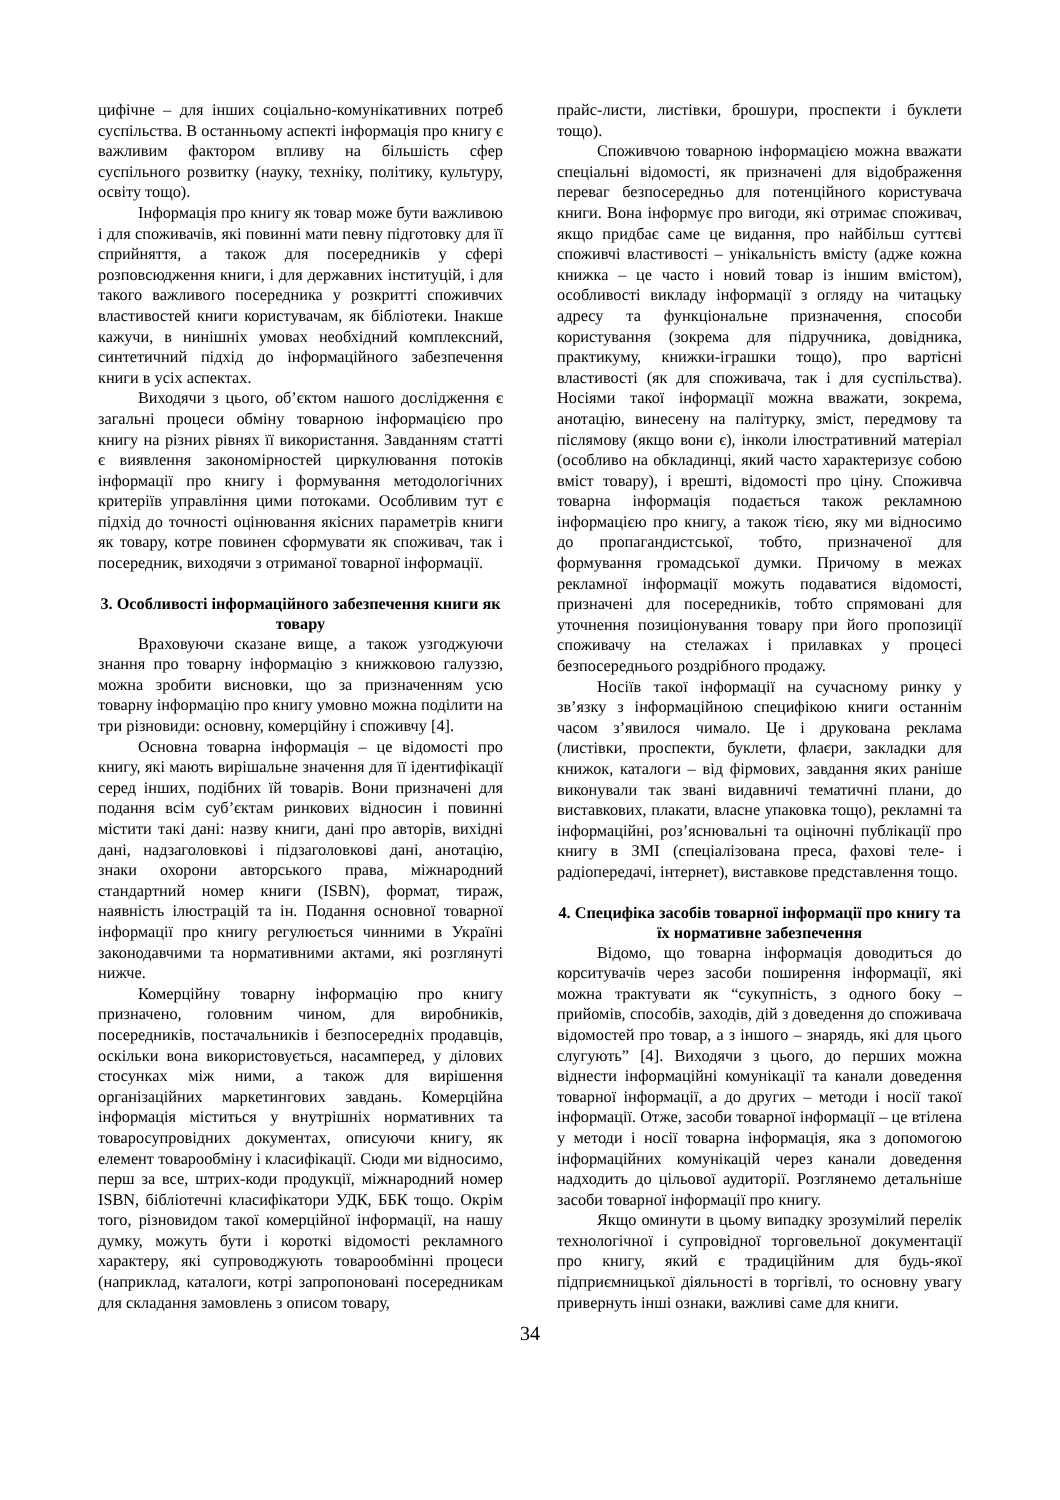цифічне – для інших соціально-комунікативних потреб суспільства. В останньому аспекті інформація про книгу є важливим фактором впливу на більшість сфер суспільного розвитку (науку, техніку, політику, культуру, освіту тощо).
Інформація про книгу як товар може бути важливою і для споживачів, які повинні мати певну підготовку для її сприйняття, а також для посередників у сфері розповсюдження книги, і для державних інституцій, і для такого важливого посередника у розкритті споживчих властивостей книги користувачам, як бібліотеки. Інакше кажучи, в нинішніх умовах необхідний комплексний, синтетичний підхід до інформаційного забезпечення книги в усіх аспектах.
Виходячи з цього, об’єктом нашого дослідження є загальні процеси обміну товарною інформацією про книгу на різних рівнях її використання. Завданням статті є виявлення закономірностей циркулювання потоків інформації про книгу і формування методологічних критеріїв управління цими потоками. Особливим тут є підхід до точності оцінювання якісних параметрів книги як товару, котре повинен сформувати як споживач, так і посередник, виходячи з отриманої товарної інформації.
3. Особливості інформаційного забезпечення книги як товару
Враховуючи сказане вище, а також узгоджуючи знання про товарну інформацію з книжковою галуззю, можна зробити висновки, що за призначенням усю товарну інформацію про книгу умовно можна поділити на три різновиди: основну, комерційну і споживчу [4].
Основна товарна інформація – це відомості про книгу, які мають вирішальне значення для її ідентифікації серед інших, подібних їй товарів. Вони призначені для подання всім суб’єктам ринкових відносин і повинні містити такі дані: назву книги, дані про авторів, вихідні дані, надзаголовкові і підзаголовкові дані, анотацію, знаки охорони авторського права, міжнародний стандартний номер книги (ISBN), формат, тираж, наявність ілюстрацій та ін. Подання основної товарної інформації про книгу регулюється чинними в Україні законодавчими та нормативними актами, які розглянуті нижче.
Комерційну товарну інформацію про книгу призначено, головним чином, для виробників, посередників, постачальників і безпосередніх продавців, оскільки вона використовується, насамперед, у ділових стосунках між ними, а також для вирішення організаційних маркетингових завдань. Комерційна інформація міститься у внутрішніх нормативних та товаросупровідних документах, описуючи книгу, як елемент товарообміну і класифікації. Сюди ми відносимо, перш за все, штрих-коди продукції, міжнародний номер ISBN, бібліотечні класифікатори УДК, ББК тощо. Окрім того, різновидом такої комерційної інформації, на нашу думку, можуть бути і короткі відомості рекламного характеру, які супроводжують товарообмінні процеси (наприклад, каталоги, котрі запропоновані посередникам для складання замовлень з описом товару,
прайс-листи, листівки, брошури, проспекти і буклети тощо).
Споживчою товарною інформацією можна вважати спеціальні відомості, як призначені для відображення переваг безпосередньо для потенційного користувача книги. Вона інформує про вигоди, які отримає споживач, якщо придбає саме це видання, про найбільш суттєві споживчі властивості – унікальність вмісту (адже кожна книжка – це часто і новий товар із іншим вмістом), особливості викладу інформації з огляду на читацьку адресу та функціональне призначення, способи користування (зокрема для підручника, довідника, практикуму, книжки-іграшки тощо), про вартісні властивості (як для споживача, так і для суспільства). Носіями такої інформації можна вважати, зокрема, анотацію, винесену на палітурку, зміст, передмову та післямову (якщо вони є), інколи ілюстративний матеріал (особливо на обкладинці, який часто характеризує собою вміст товару), і врешті, відомості про ціну. Споживча товарна інформація подається також рекламною інформацією про книгу, а також тією, яку ми відносимо до пропагандистської, тобто, призначеної для формування громадської думки. Причому в межах рекламної інформації можуть подаватися відомості, призначені для посередників, тобто спрямовані для уточнення позиціонування товару при його пропозиції споживачу на стелажах і прилавках у процесі безпосереднього роздрібного продажу.
Носіїв такої інформації на сучасному ринку у зв’язку з інформаційною специфікою книги останнім часом з’явилося чимало. Це і друкована реклама (листівки, проспекти, буклети, флаєри, закладки для книжок, каталоги – від фірмових, завдання яких раніше виконували так звані видавничі тематичні плани, до виставкових, плакати, власне упаковка тощо), рекламні та інформаційні, роз’яснювальні та оціночні публікації про книгу в ЗМІ (спеціалізована преса, фахові теле- і радіопередачі, інтернет), виставкове представлення тощо.
4. Специфіка засобів товарної інформації про книгу та їх нормативне забезпечення
Відомо, що товарна інформація доводиться до корситувачів через засоби поширення інформації, які можна трактувати як “сукупність, з одного боку – прийомів, способів, заходів, дій з доведення до споживача відомостей про товар, а з іншого – знарядь, які для цього слугують” [4]. Виходячи з цього, до перших можна віднести інформаційні комунікації та канали доведення товарної інформації, а до других – методи і носії такої інформації. Отже, засоби товарної інформації – це втілена у методи і носії товарна інформація, яка з допомогою інформаційних комунікацій через канали доведення надходить до цільової аудиторії. Розглянемо детальніше засоби товарної інформації про книгу.
Якщо оминути в цьому випадку зрозумілий перелік технологічної і супровідної торговельної документації про книгу, який є традиційним для будь-якої підприємницької діяльності в торгівлі, то основну увагу привернуть інші ознаки, важливі саме для книги.
34